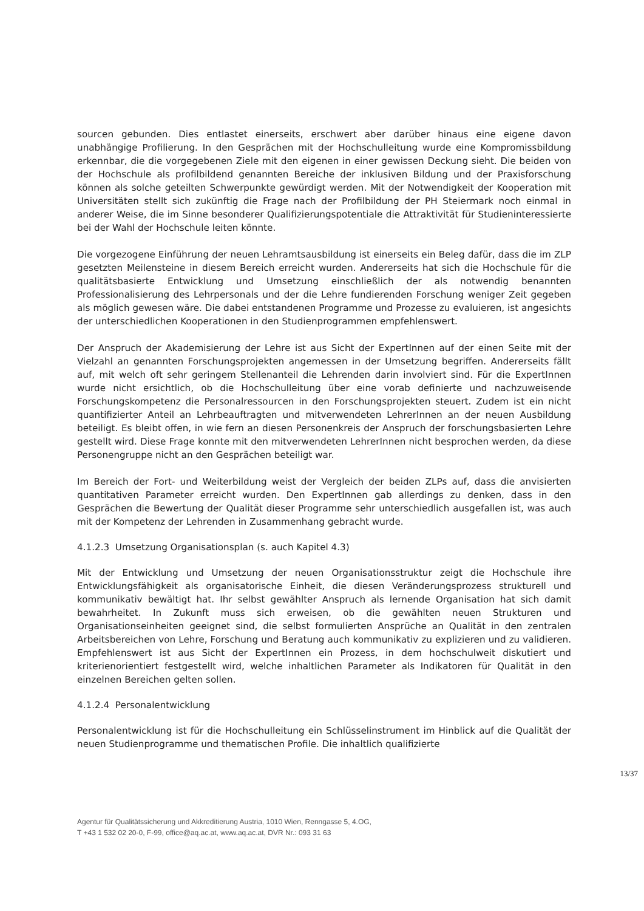sourcen gebunden. Dies entlastet einerseits, erschwert aber darüber hinaus eine eigene davon unabhängige Profilierung. In den Gesprächen mit der Hochschulleitung wurde eine Kompromissbildung erkennbar, die die vorgegebenen Ziele mit den eigenen in einer gewissen Deckung sieht. Die beiden von der Hochschule als profilbildend genannten Bereiche der inklusiven Bildung und der Praxisforschung können als solche geteilten Schwerpunkte gewürdigt werden. Mit der Notwendigkeit der Kooperation mit Universitäten stellt sich zukünftig die Frage nach der Profilbildung der PH Steiermark noch einmal in anderer Weise, die im Sinne besonderer Qualifizierungspotentiale die Attraktivität für Studieninteressierte bei der Wahl der Hochschule leiten könnte.
Die vorgezogene Einführung der neuen Lehramtsausbildung ist einerseits ein Beleg dafür, dass die im ZLP gesetzten Meilensteine in diesem Bereich erreicht wurden. Andererseits hat sich die Hochschule für die qualitätsbasierte Entwicklung und Umsetzung einschließlich der als notwendig benannten Professionalisierung des Lehrpersonals und der die Lehre fundierenden Forschung weniger Zeit gegeben als möglich gewesen wäre. Die dabei entstandenen Programme und Prozesse zu evaluieren, ist angesichts der unterschiedlichen Kooperationen in den Studienprogrammen empfehlenswert.
Der Anspruch der Akademisierung der Lehre ist aus Sicht der ExpertInnen auf der einen Seite mit der Vielzahl an genannten Forschungsprojekten angemessen in der Umsetzung begriffen. Andererseits fällt auf, mit welch oft sehr geringem Stellenanteil die Lehrenden darin involviert sind. Für die ExpertInnen wurde nicht ersichtlich, ob die Hochschulleitung über eine vorab definierte und nachzuweisende Forschungskompetenz die Personalressourcen in den Forschungsprojekten steuert. Zudem ist ein nicht quantifizierter Anteil an Lehrbeauftragten und mitverwendeten LehrerInnen an der neuen Ausbildung beteiligt. Es bleibt offen, in wie fern an diesen Personenkreis der Anspruch der forschungsbasierten Lehre gestellt wird. Diese Frage konnte mit den mitverwendeten LehrerInnen nicht besprochen werden, da diese Personengruppe nicht an den Gesprächen beteiligt war.
Im Bereich der Fort- und Weiterbildung weist der Vergleich der beiden ZLPs auf, dass die anvisierten quantitativen Parameter erreicht wurden. Den ExpertInnen gab allerdings zu denken, dass in den Gesprächen die Bewertung der Qualität dieser Programme sehr unterschiedlich ausgefallen ist, was auch mit der Kompetenz der Lehrenden in Zusammenhang gebracht wurde.
4.1.2.3 Umsetzung Organisationsplan (s. auch Kapitel 4.3)
Mit der Entwicklung und Umsetzung der neuen Organisationsstruktur zeigt die Hochschule ihre Entwicklungsfähigkeit als organisatorische Einheit, die diesen Veränderungsprozess strukturell und kommunikativ bewältigt hat. Ihr selbst gewählter Anspruch als lernende Organisation hat sich damit bewahrheitet. In Zukunft muss sich erweisen, ob die gewählten neuen Strukturen und Organisationseinheiten geeignet sind, die selbst formulierten Ansprüche an Qualität in den zentralen Arbeitsbereichen von Lehre, Forschung und Beratung auch kommunikativ zu explizieren und zu validieren. Empfehlenswert ist aus Sicht der ExpertInnen ein Prozess, in dem hochschulweit diskutiert und kriterienorientiert festgestellt wird, welche inhaltlichen Parameter als Indikatoren für Qualität in den einzelnen Bereichen gelten sollen.
4.1.2.4 Personalentwicklung
Personalentwicklung ist für die Hochschulleitung ein Schlüsselinstrument im Hinblick auf die Qualität der neuen Studienprogramme und thematischen Profile. Die inhaltlich qualifizierte
13/37
Agentur für Qualitätssicherung und Akkreditierung Austria, 1010 Wien, Renngasse 5, 4.OG,
T +43 1 532 02 20-0, F-99, office@aq.ac.at, www.aq.ac.at, DVR Nr.: 093 31 63